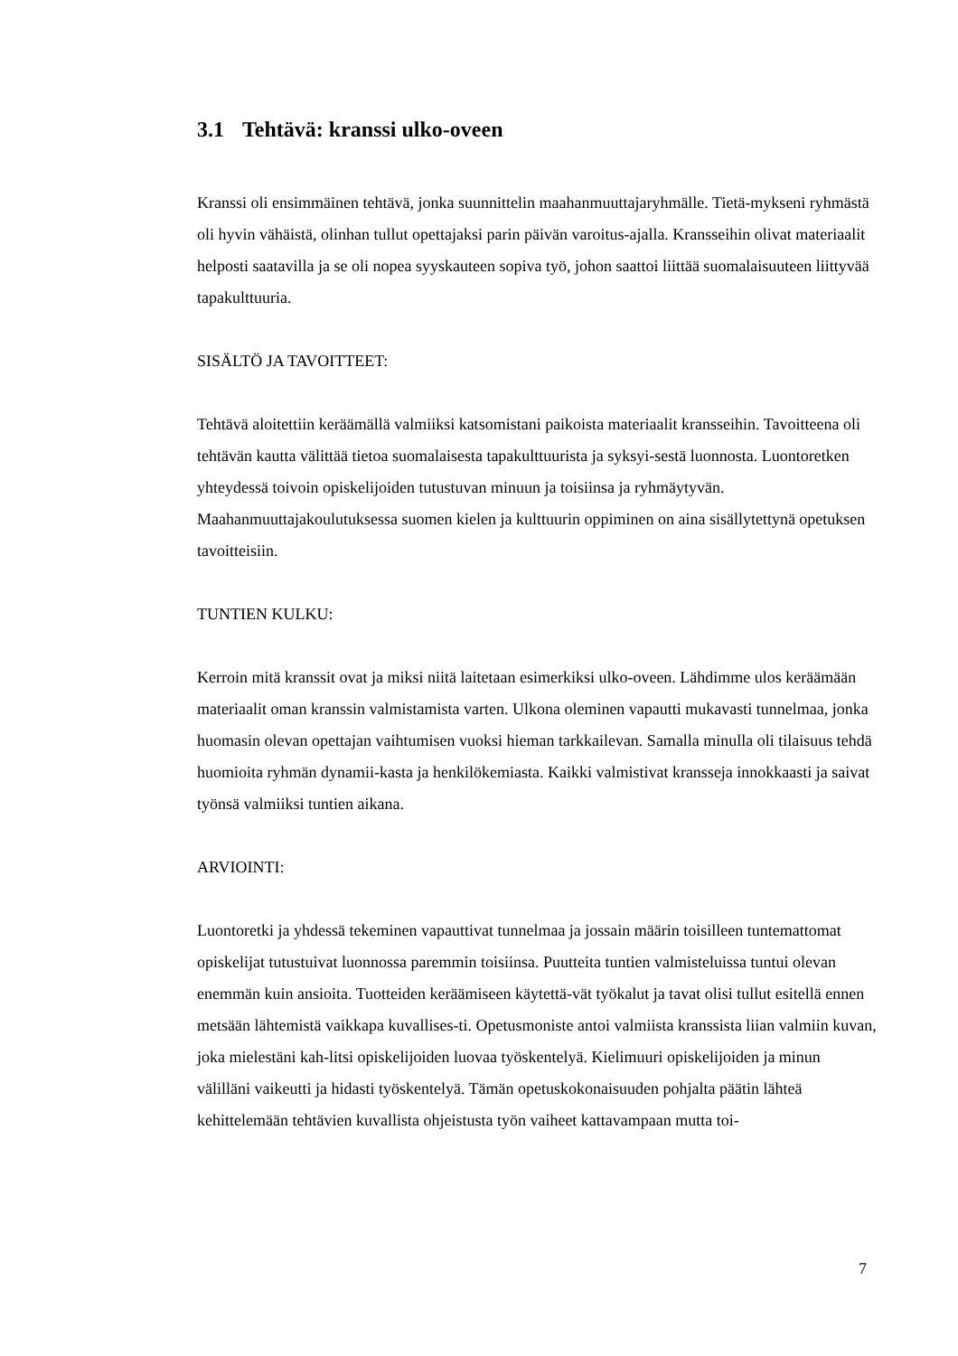3.1 Tehtävä: kranssi ulko-oveen
Kranssi oli ensimmäinen tehtävä, jonka suunnittelin maahanmuuttajaryhmälle. Tietä-mykseni ryhmästä oli hyvin vähäistä, olinhan tullut opettajaksi parin päivän varoitus-ajalla. Kransseihin olivat materiaalit helposti saatavilla ja se oli nopea syyskauteen sopiva työ, johon saattoi liittää suomalaisuuteen liittyvää tapakulttuuria.
SISÄLTÖ JA TAVOITTEET:
Tehtävä aloitettiin keräämällä valmiiksi katsomistani paikoista materiaalit kransseihin. Tavoitteena oli tehtävän kautta välittää tietoa suomalaisesta tapakulttuurista ja syksyi-sestä luonnosta. Luontoretken yhteydessä toivoin opiskelijoiden tutustuvan minuun ja toisiinsa ja ryhmäytyvän. Maahanmuuttajakoulutuksessa suomen kielen ja kulttuurin oppiminen on aina sisällytettynä opetuksen tavoitteisiin.
TUNTIEN KULKU:
Kerroin mitä kranssit ovat ja miksi niitä laitetaan esimerkiksi ulko-oveen. Lähdimme ulos keräämään materiaalit oman kranssin valmistamista varten. Ulkona oleminen vapautti mukavasti tunnelmaa, jonka huomasin olevan opettajan vaihtumisen vuoksi hieman tarkkailevan. Samalla minulla oli tilaisuus tehdä huomioita ryhmän dynamii-kasta ja henkilökemiasta. Kaikki valmistivat kransseja innokkaasti ja saivat työnsä valmiiksi tuntien aikana.
ARVIOINTI:
Luontoretki ja yhdessä tekeminen vapauttivat tunnelmaa ja jossain määrin toisilleen tuntemattomat opiskelijat tutustuivat luonnossa paremmin toisiinsa. Puutteita tuntien valmisteluissa tuntui olevan enemmän kuin ansioita. Tuotteiden keräämiseen käytettä-vät työkalut ja tavat olisi tullut esitellä ennen metsään lähtemistä vaikkapa kuvallises-ti. Opetusmoniste antoi valmiista kranssista liian valmiin kuvan, joka mielestäni kah-litsi opiskelijoiden luovaa työskentelyä. Kielimuuri opiskelijoiden ja minun välilläni vaikeutti ja hidasti työskentelyä. Tämän opetuskokonaisuuden pohjalta päätin lähteä kehittelemään tehtävien kuvallista ohjeistusta työn vaiheet kattavampaan mutta toi-
7